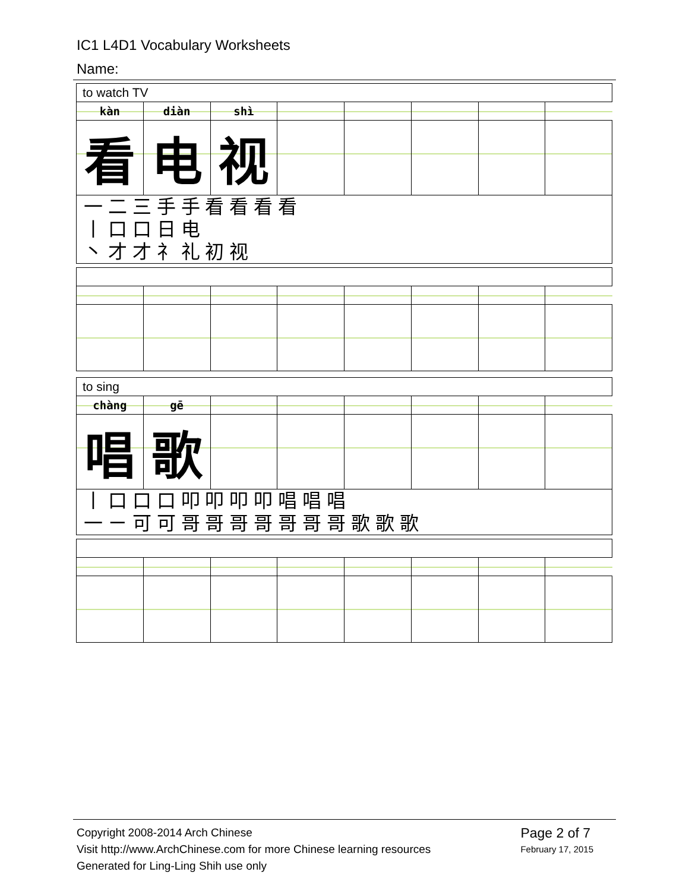IC1 L4D1 Vocabulary Worksheets
Name:
| to watch TV | | | | | | | |
| kàn | diàn | shì | | | | | |
| 看 | 电 | 视 | | | | | |
| 一 二 三 手 手 看 看 看 看 丨 口 口 日 电 丶 才 才 礻 礼 初 视 | | | | | | | |
| to sing | | | | | | | |
| chàng | gē | | | | | | |
| 唱 | 歌 | | | | | | |
| 丨 口 口 口 叩 叩 叩 叩 唱 唱 唱 一 ㄧ 可 可 哥 哥 哥 哥 哥 哥 哥 歌 歌 歌 | | | | | | | |
Copyright 2008-2014 Arch Chinese
Visit http://www.ArchChinese.com for more Chinese learning resources
Generated for Ling-Ling Shih use only
Page 2 of 7
February 17, 2015